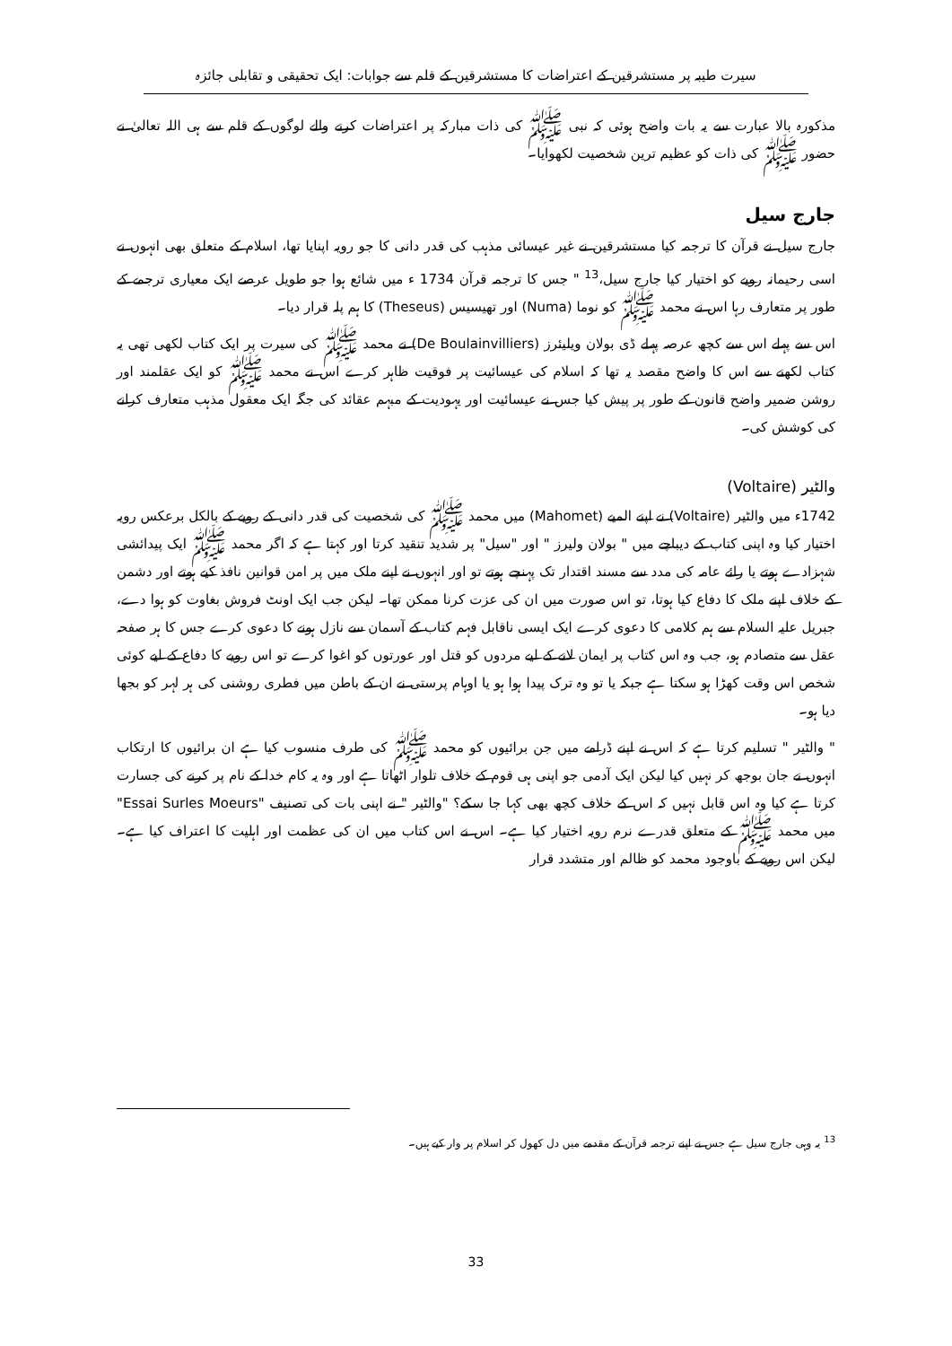سیرت طیبہ پر مستشرقین کے اعتراضات کا مستشرقین کے قلم سے جوابات: ایک تحقیقی و تقابلی جائزہ
مذکورہ بالا عبارت سے یہ بات واضح ہوئی کہ نبی ﷺ کی ذات مبارکہ پر اعتراضات کرنے والے لوگوں کے قلم سے ہی اللہ تعالیٰ نے حضور ﷺ کی ذات کو عظیم ترین شخصیت لکھوایا۔
جارج سیل
جارج سیل نے قرآن کا ترجمہ کیا مستشرقین نے غیر عیسائی مذہب کی قدر دانی کا جو رویہ اپنایا تھا، اسلام کے متعلق بھی انہوں نے اسی رحیمانہ رویے کو اختیار کیا جارج سیل،<sup>13</sup> " جس کا ترجمہ قرآن 1734 ء میں شائع ہوا جو طویل عرصے ایک معیاری ترجمے کے طور پر متعارف رہا اس نے محمد ﷺ کو نوما (Numa) اور تھیسیس (Theseus) کا ہم پلہ قرار دیا۔
اس سے پہلے اس سے کچھ عرصہ پہلے ڈی بولان ویلیئرز (De Boulainvilliers) نے محمد ﷺ کی سیرت پر ایک کتاب لکھی تھی یہ کتاب لکھنے سے اس کا واضح مقصد یہ تھا کہ اسلام کی عیسائیت پر فوقیت ظاہر کرے اس نے محمد ﷺ کو ایک عقلمند اور روشن ضمیر واضح قانون کے طور پر پیش کیا جس نے عیسائیت اور یہودیت کے مبہم عقائد کی جگہ ایک معقول مذہب متعارف کرانے کی کوشش کی۔
والٹیر (Voltaire)
1742ء میں والٹیر (Voltaire) نے اپنے المیے (Mahomet) میں محمد ﷺ کی شخصیت کی قدر دانی کے رویے کے بالکل برعکس رویہ اختیار کیا وہ اپنی کتاب کے دیباچے میں " بولان ولیرز " اور "سیل" پر شدید تنقید کرتا اور کہتا ہے کہ اگر محمد ﷺ ایک پیدائشی شہزادے ہوتے یا رائے عامہ کی مدد سے مسند اقتدار تک پہنچے ہوتے تو اور انہوں نے اپنے ملک میں پر امن قوانین نافذ کیے ہوتے اور دشمن کے خلاف اپنے ملک کا دفاع کیا ہوتا، تو اس صورت میں ان کی عزت کرنا ممکن تھا۔ لیکن جب ایک اونٹ فروش بغاوت کو ہوا دے، جبریل علیہ السلام سے ہم کلامی کا دعوی کرے ایک ایسی ناقابل فہم کتاب کے آسمان سے نازل ہونے کا دعوی کرے جس کا ہر صفحہ عقل سے متصادم ہو، جب وہ اس کتاب پر ایمان لانے کے لیے مردوں کو قتل اور عورتوں کو اغوا کرے تو اس رویے کا دفاع کے لیے کوئی شخص اس وقت کھڑا ہو سکتا ہے جبکہ یا تو وہ ترک پیدا ہوا ہو یا اوہام پرستی نے ان کے باطن میں فطری روشنی کی ہر لہر کو بجھا دیا ہو۔
" والٹیر " تسلیم کرتا ہے کہ اس نے اپنے ڈرامے میں جن برائیوں کو محمد ﷺ کی طرف منسوب کیا ہے ان برائیوں کا ارتکاب انہوں نے جان بوجھ کر نہیں کیا لیکن ایک آدمی جو اپنی ہی قوم کے خلاف تلوار اٹھاتا ہے اور وہ یہ کام خدا کے نام پر کرنے کی جسارت کرتا ہے کیا وہ اس قابل نہیں کہ اس کے خلاف کچھ بھی کہا جا سکے؟ "والٹیر " نے اپنی بات کی تصنیف "Essai Surles Moeurs" میں محمد ﷺ کے متعلق قدرے نرم رویہ اختیار کیا ہے۔ اس نے اس کتاب میں ان کی عظمت اور اہلیت کا اعتراف کیا ہے۔ لیکن اس رویے کے باوجود محمد کو ظالم اور متشدد قرار
<sup>13</sup> یہ وہی جارج سیل ہے جس نے اپنے ترجمہ قرآن کے مقدمے میں دل کھول کر اسلام پر وار کیے ہیں۔
33